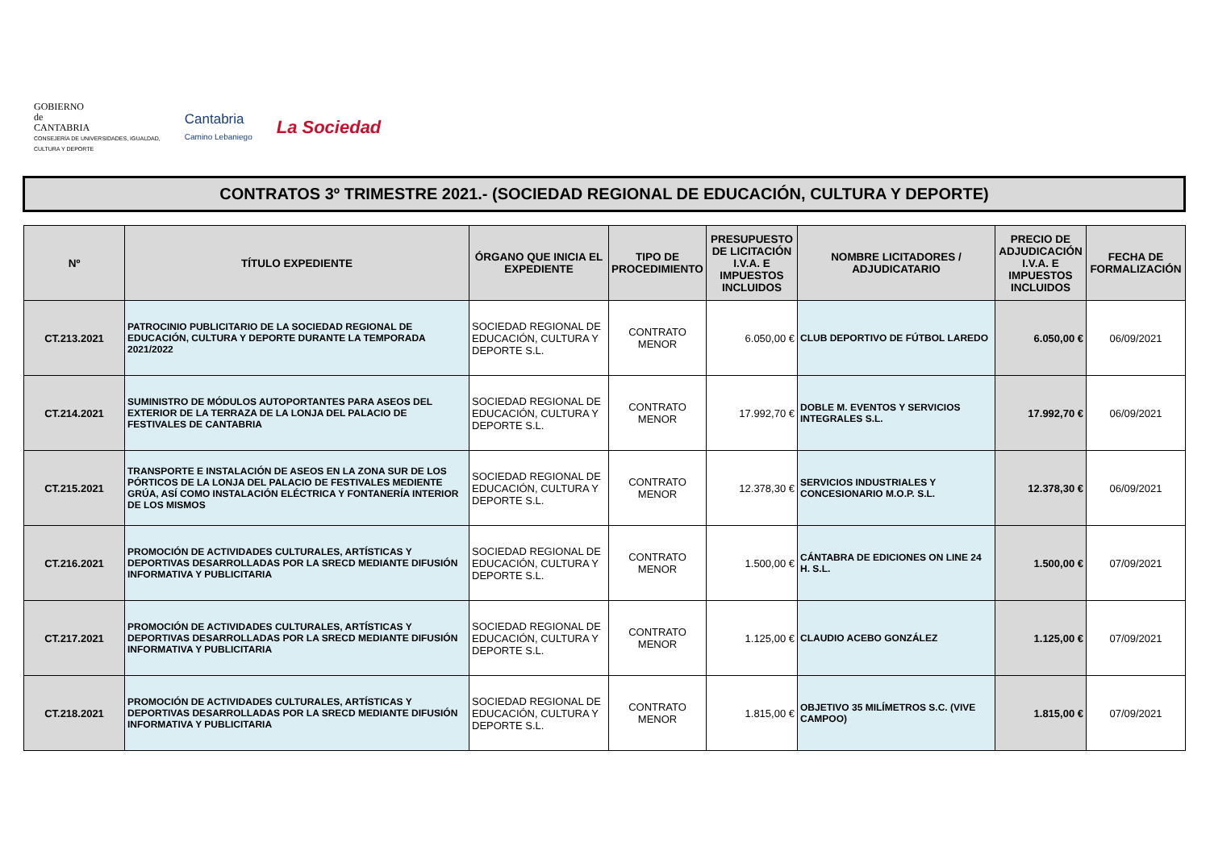GOBIERNO
de
CANTABRIA
CONSEJERÍA DE UNIVERSIDADES, IGUALDAD,
CULTURA Y DEPORTE
Cantabria
Camino Lebaniego
La Sociedad
CONTRATOS 3º TRIMESTRE 2021.- (SOCIEDAD REGIONAL DE EDUCACIÓN, CULTURA Y DEPORTE)
| Nº | TÍTULO EXPEDIENTE | ÓRGANO QUE INICIA EL EXPEDIENTE | TIPO DE PROCEDIMIENTO | PRESUPUESTO DE LICITACIÓN I.V.A. E IMPUESTOS INCLUIDOS | NOMBRE LICITADORES / ADJUDICATARIO | PRECIO DE ADJUDICACIÓN I.V.A. E IMPUESTOS INCLUIDOS | FECHA DE FORMALIZACIÓN |
| --- | --- | --- | --- | --- | --- | --- | --- |
| CT.213.2021 | PATROCINIO PUBLICITARIO DE LA SOCIEDAD REGIONAL DE EDUCACIÓN, CULTURA Y DEPORTE DURANTE LA TEMPORADA 2021/2022 | SOCIEDAD REGIONAL DE EDUCACIÓN, CULTURA Y DEPORTE S.L. | CONTRATO MENOR | 6.050,00 € | CLUB DEPORTIVO DE FÚTBOL LAREDO | 6.050,00 € | 06/09/2021 |
| CT.214.2021 | SUMINISTRO DE MÓDULOS AUTOPORTANTES PARA ASEOS DEL EXTERIOR DE LA TERRAZA DE LA LONJA DEL PALACIO DE FESTIVALES DE CANTABRIA | SOCIEDAD REGIONAL DE EDUCACIÓN, CULTURA Y DEPORTE S.L. | CONTRATO MENOR | 17.992,70 € | DOBLE M. EVENTOS Y SERVICIOS INTEGRALES S.L. | 17.992,70 € | 06/09/2021 |
| CT.215.2021 | TRANSPORTE E INSTALACIÓN DE ASEOS EN LA ZONA SUR DE LOS PÓRTICOS DE LA LONJA DEL PALACIO DE FESTIVALES MEDIENTE GRÚA, ASÍ COMO INSTALACIÓN ELÉCTRICA Y FONTANERÍA INTERIOR DE LOS MISMOS | SOCIEDAD REGIONAL DE EDUCACIÓN, CULTURA Y DEPORTE S.L. | CONTRATO MENOR | 12.378,30 € | SERVICIOS INDUSTRIALES Y CONCESIONARIO M.O.P. S.L. | 12.378,30 € | 06/09/2021 |
| CT.216.2021 | PROMOCIÓN DE ACTIVIDADES CULTURALES, ARTÍSTICAS Y DEPORTIVAS DESARROLLADAS POR LA SRECD MEDIANTE DIFUSIÓN INFORMATIVA Y PUBLICITARIA | SOCIEDAD REGIONAL DE EDUCACIÓN, CULTURA Y DEPORTE S.L. | CONTRATO MENOR | 1.500,00 € | CÁNTABRA DE EDICIONES ON LINE 24 H. S.L. | 1.500,00 € | 07/09/2021 |
| CT.217.2021 | PROMOCIÓN DE ACTIVIDADES CULTURALES, ARTÍSTICAS Y DEPORTIVAS DESARROLLADAS POR LA SRECD MEDIANTE DIFUSIÓN INFORMATIVA Y PUBLICITARIA | SOCIEDAD REGIONAL DE EDUCACIÓN, CULTURA Y DEPORTE S.L. | CONTRATO MENOR | 1.125,00 € | CLAUDIO ACEBO GONZÁLEZ | 1.125,00 € | 07/09/2021 |
| CT.218.2021 | PROMOCIÓN DE ACTIVIDADES CULTURALES, ARTÍSTICAS Y DEPORTIVAS DESARROLLADAS POR LA SRECD MEDIANTE DIFUSIÓN INFORMATIVA Y PUBLICITARIA | SOCIEDAD REGIONAL DE EDUCACIÓN, CULTURA Y DEPORTE S.L. | CONTRATO MENOR | 1.815,00 € | OBJETIVO 35 MILÍMETROS S.C. (VIVE CAMPOO) | 1.815,00 € | 07/09/2021 |